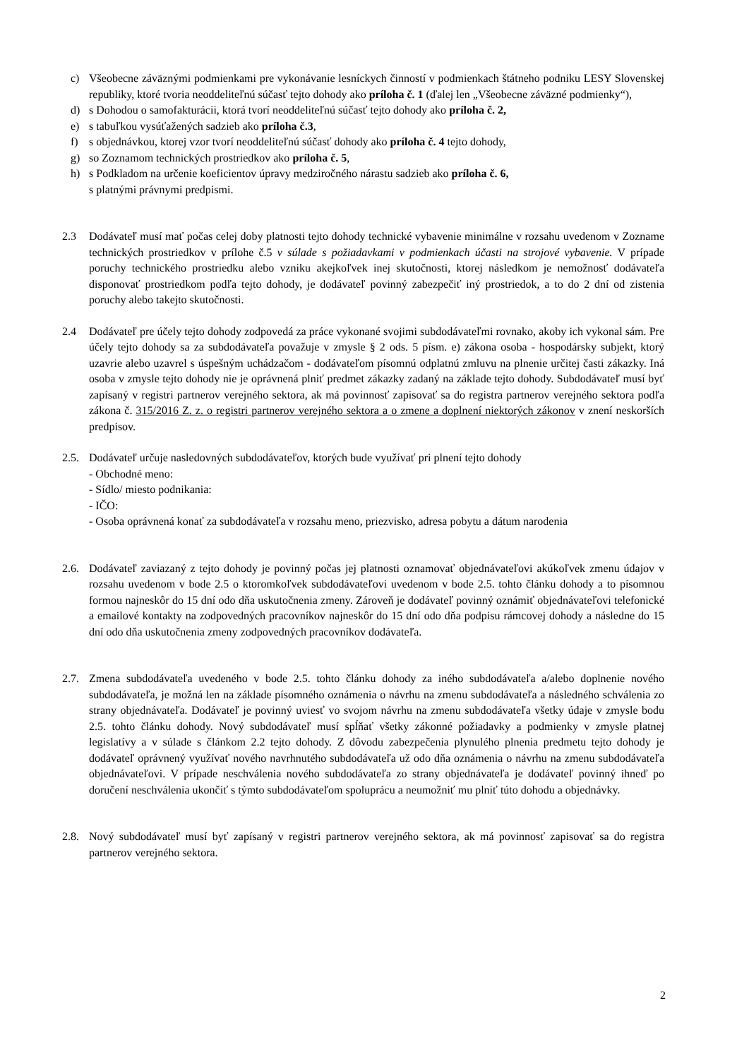c) Všeobecne záväznými podmienkami pre vykonávanie lesníckych činností v podmienkach štátneho podniku LESY Slovenskej republiky, ktoré tvoria neoddeliteľnú súčasť tejto dohody ako príloha č. 1 (ďalej len „Všeobecne záväzné podmienky“),
d) s Dohodou o samofakturácii, ktorá tvorí neoddeliteľnú súčasť tejto dohody ako príloha č. 2,
e) s tabuľkou vysúťažených sadzieb ako príloha č.3,
f) s objednávkou, ktorej vzor tvorí neoddeliteľnú súčasť dohody ako príloha č. 4 tejto dohody,
g) so Zoznamom technických prostriedkov ako príloha č. 5,
h) s Podkladom na určenie koeficientov úpravy medziročného nárastu sadzieb ako príloha č. 6,
s platnými právnymi predpismi.
2.3 Dodávateľ musí mať počas celej doby platnosti tejto dohody technické vybavenie minimálne v rozsahu uvedenom v Zozname technických prostriedkov v prílohe č.5 v súlade s požiadavkami v podmienkach účasti na strojové vybavenie. V prípade poruchy technického prostriedku alebo vzniku akejkoľvek inej skutočnosti, ktorej následkom je nemožnosť dodávateľa disponovať prostriedkom podľa tejto dohody, je dodávateľ povinný zabezpečiť iný prostriedok, a to do 2 dní od zistenia poruchy alebo takejto skutočnosti.
2.4 Dodávateľ pre účely tejto dohody zodpovedá za práce vykonané svojimi subdodávateľmi rovnako, akoby ich vykonal sám. Pre účely tejto dohody sa za subdodávateľa považuje v zmysle § 2 ods. 5 písm. e) zákona osoba - hospodársky subjekt, ktorý uzavrie alebo uzavrel s úspešným uchádzačom - dodávateľom písomnú odplatnú zmluvu na plnenie určitej časti zákazky. Iná osoba v zmysle tejto dohody nie je oprávnená plniť predmet zákazky zadaný na základe tejto dohody. Subdodávateľ musí byť zapísaný v registri partnerov verejného sektora, ak má povinnosť zapisovať sa do registra partnerov verejného sektora podľa zákona č. 315/2016 Z. z. o registri partnerov verejného sektora a o zmene a doplnení niektorých zákonov v znení neskorších predpisov.
2.5. Dodávateľ určuje nasledovných subdodávateľov, ktorých bude využívať pri plnení tejto dohody
- Obchodné meno:
- Sídlo/ miesto podnikania:
- IČO:
- Osoba oprávnená konať za subdodávateľa v rozsahu meno, priezvisko, adresa pobytu a dátum narodenia
2.6. Dodávateľ zaviazaný z tejto dohody je povinný počas jej platnosti oznamovať objednávateľovi akúkoľvek zmenu údajov v rozsahu uvedenom v bode 2.5 o ktoromkoľvek subdodávateľovi uvedenom v bode 2.5. tohto článku dohody a to písomnou formou najneskôr do 15 dní odo dňa uskutočnenia zmeny. Zároveň je dodávateľ povinný oznámiť objednávateľovi telefonické a emailové kontakty na zodpovedných pracovníkov najneskôr do 15 dní odo dňa podpisu rámcovej dohody a následne do 15 dní odo dňa uskutočnenia zmeny zodpovedných pracovníkov dodávateľa.
2.7. Zmena subdodávateľa uvedeného v bode 2.5. tohto článku dohody za iného subdodávateľa a/alebo doplnenie nového subdodávateľa, je možná len na základe písomného oznámenia o návrhu na zmenu subdodávateľa a následného schválenia zo strany objednávateľa. Dodávateľ je povinný uviesť vo svojom návrhu na zmenu subdodávateľa všetky údaje v zmysle bodu 2.5. tohto článku dohody. Nový subdodávateľ musí spĺňať všetky zákonné požiadavky a podmienky v zmysle platnej legislatívy a v súlade s článkom 2.2 tejto dohody. Z dôvodu zabezpečenia plynulého plnenia predmetu tejto dohody je dodávateľ oprávnený využívať nového navrhnutého subdodávateľa už odo dňa oznámenia o návrhu na zmenu subdodávateľa objednávateľovi. V prípade neschválenia nového subdodávateľa zo strany objednávateľa je dodávateľ povinný ihneď po doručení neschválenia ukončiť s týmto subdodávateľom spoluprácu a neumožniť mu plniť túto dohodu a objednávky.
2.8. Nový subdodávateľ musí byť zapísaný v registri partnerov verejného sektora, ak má povinnosť zapisovať sa do registra partnerov verejného sektora.
2